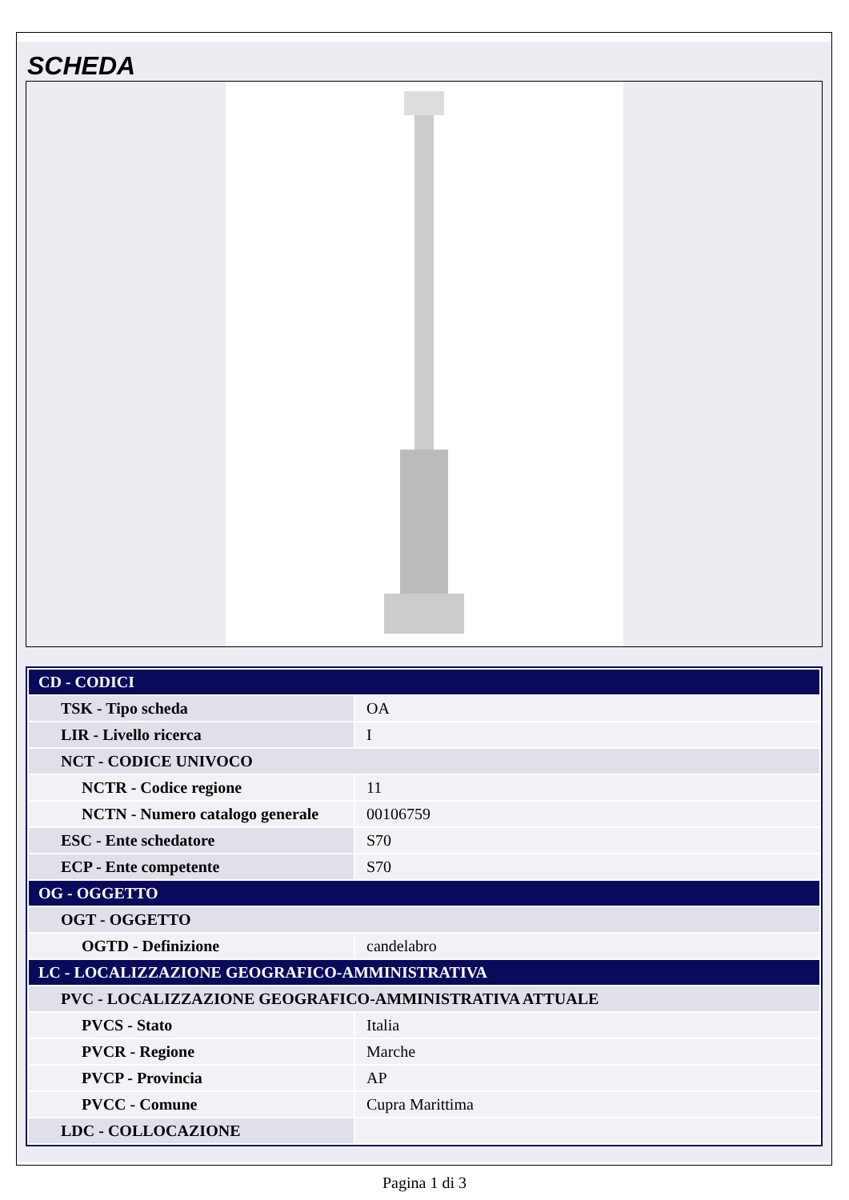SCHEDA
| CD - CODICI | |
| TSK - Tipo scheda | OA |
| LIR - Livello ricerca | I |
| NCT - CODICE UNIVOCO | |
| NCTR - Codice regione | 11 |
| NCTN - Numero catalogo generale | 00106759 |
| ESC - Ente schedatore | S70 |
| ECP - Ente competente | S70 |
| OG - OGGETTO | |
| OGT - OGGETTO | |
| OGTD - Definizione | candelabro |
| LC - LOCALIZZAZIONE GEOGRAFICO-AMMINISTRATIVA | |
| PVC - LOCALIZZAZIONE GEOGRAFICO-AMMINISTRATIVA ATTUALE | |
| PVCS - Stato | Italia |
| PVCR - Regione | Marche |
| PVCP - Provincia | AP |
| PVCC - Comune | Cupra Marittima |
| LDC - COLLOCAZIONE | |
Pagina 1 di 3